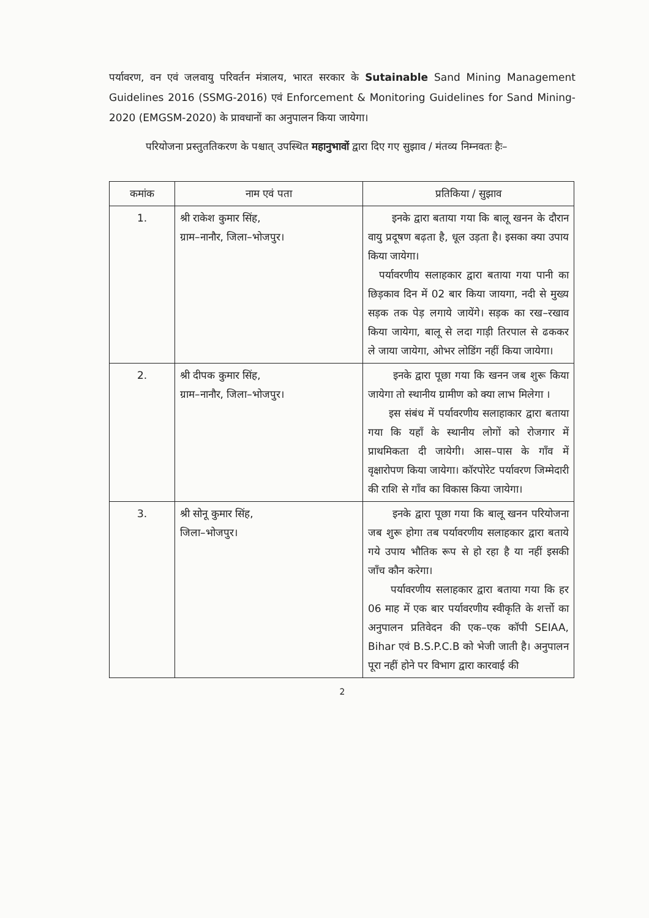पर्यावरण, वन एवं जलवायु परिवर्तन मंत्रालय, भारत सरकार के Sutainable Sand Mining Management Guidelines 2016 (SSMG-2016) एवं Enforcement & Monitoring Guidelines for Sand Mining-2020 (EMGSM-2020) के प्रावधानों का अनुपालन किया जायेगा।
परियोजना प्रस्तुततिकरण के पश्चात् उपस्थित महानुभावों द्वारा दिए गए सुझाव / मंतव्य निम्नवतः हैः–
| कमांक | नाम एवं पता | प्रतिकिया / सुझाव |
| --- | --- | --- |
| 1. | श्री राकेश कुमार सिंह, ग्राम–नानौर, जिला–भोजपुर। | इनके द्वारा बताया गया कि बालू खनन के दौरान वायु प्रदूषण बढ़ता है, धूल उड़ता है। इसका क्या उपाय किया जायेगा। पर्यावरणीय सलाहकार द्वारा बताया गया पानी का छिड़काव दिन में 02 बार किया जायगा, नदी से मुख्य सड़क तक पेड़ लगाये जायेंगे। सड़क का रख–रखाव किया जायेगा, बालू से लदा गाड़ी तिरपाल से ढककर ले जाया जायेगा, ओभर लोडिंग नहीं किया जायेगा। |
| 2. | श्री दीपक कुमार सिंह, ग्राम–नानौर, जिला–भोजपुर। | इनके द्वारा पूछा गया कि खनन जब शुरू किया जायेगा तो स्थानीय ग्रामीण को क्या लाभ मिलेगा । इस संबंध में पर्यावरणीय सलाहाकार द्वारा बताया गया कि यहाँ के स्थानीय लोगों को रोजगार में प्राथमिकता दी जायेगी। आस–पास के गाँव में वृक्षारोपण किया जायेगा। कॉरपोरेट पर्यावरण जिम्मेदारी की राशि से गाँव का विकास किया जायेगा। |
| 3. | श्री सोनू कुमार सिंह, जिला–भोजपुर। | इनके द्वारा पूछा गया कि बालू खनन परियोजना जब शुरू होगा तब पर्यावरणीय सलाहकार द्वारा बताये गये उपाय भौतिक रूप से हो रहा है या नहीं इसकी जाँच कौन करेगा। पर्यावरणीय सलाहकार द्वारा बताया गया कि हर 06 माह में एक बार पर्यावरणीय स्वीकृति के शर्त्तो का अनुपालन प्रतिवेदन की एक–एक कॉपी SEIAA, Bihar एवं B.S.P.C.B को भेजी जाती है। अनुपालन पूरा नहीं होने पर विभाग द्वारा कारवाई की |
2